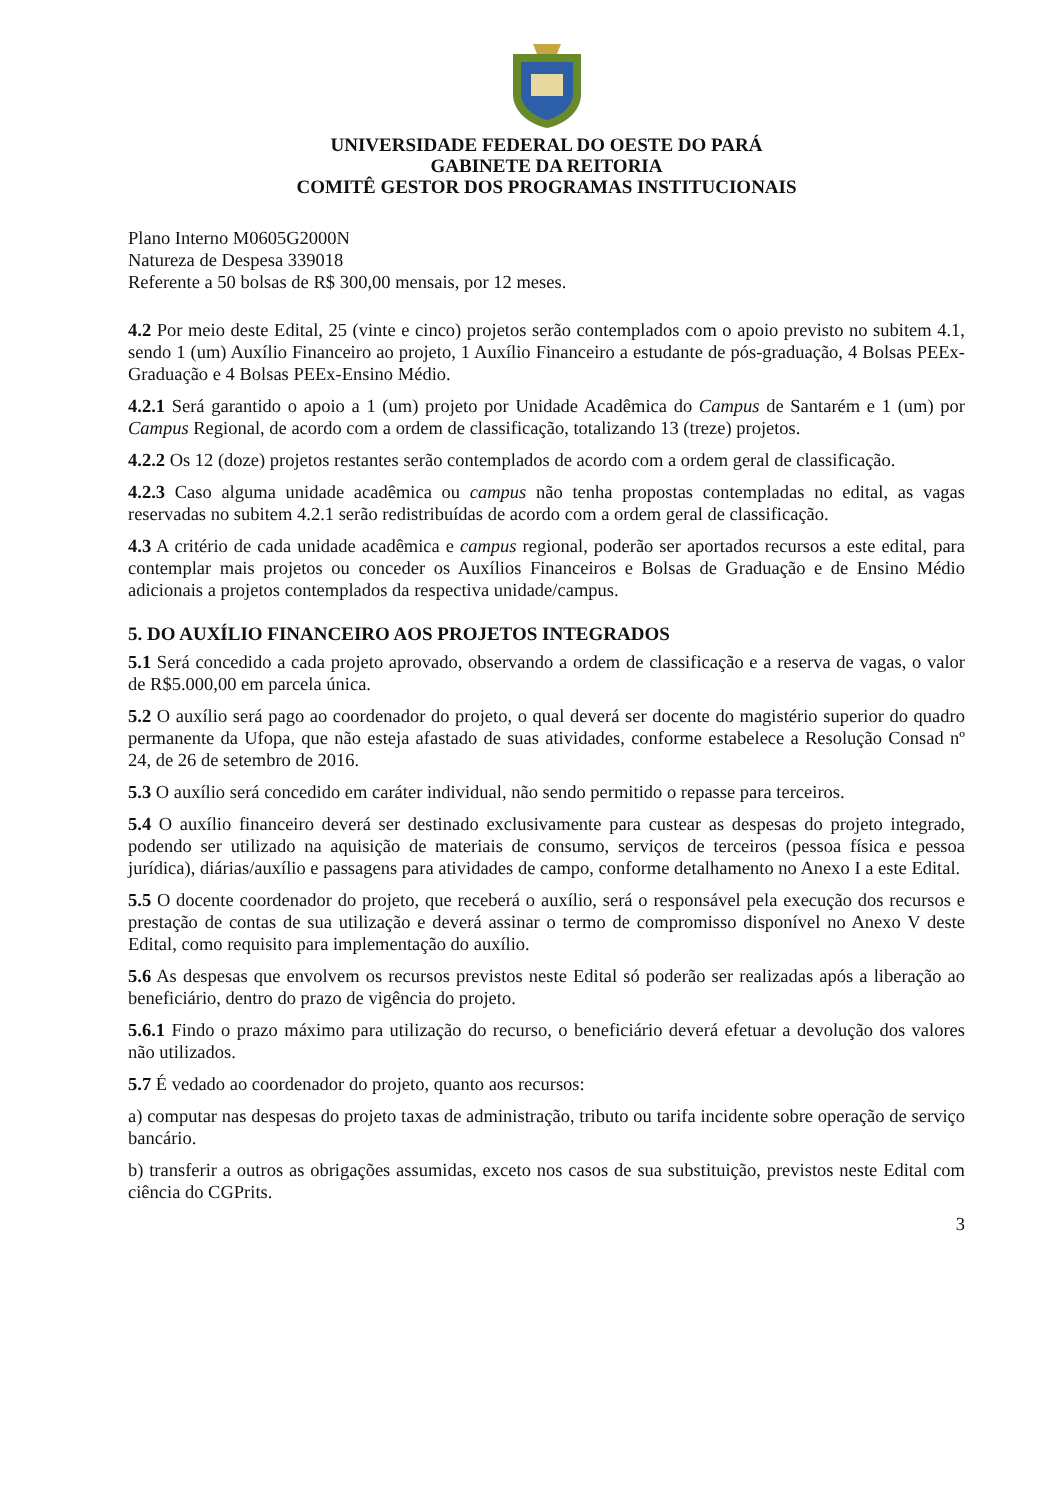UNIVERSIDADE FEDERAL DO OESTE DO PARÁ
GABINETE DA REITORIA
COMITÊ GESTOR DOS PROGRAMAS INSTITUCIONAIS
Plano Interno M0605G2000N
Natureza de Despesa 339018
Referente a 50 bolsas de R$ 300,00 mensais, por 12 meses.
4.2 Por meio deste Edital, 25 (vinte e cinco) projetos serão contemplados com o apoio previsto no subitem 4.1, sendo 1 (um) Auxílio Financeiro ao projeto, 1 Auxílio Financeiro a estudante de pós-graduação, 4 Bolsas PEEx-Graduação e 4 Bolsas PEEx-Ensino Médio.
4.2.1 Será garantido o apoio a 1 (um) projeto por Unidade Acadêmica do Campus de Santarém e 1 (um) por Campus Regional, de acordo com a ordem de classificação, totalizando 13 (treze) projetos.
4.2.2 Os 12 (doze) projetos restantes serão contemplados de acordo com a ordem geral de classificação.
4.2.3 Caso alguma unidade acadêmica ou campus não tenha propostas contempladas no edital, as vagas reservadas no subitem 4.2.1 serão redistribuídas de acordo com a ordem geral de classificação.
4.3 A critério de cada unidade acadêmica e campus regional, poderão ser aportados recursos a este edital, para contemplar mais projetos ou conceder os Auxílios Financeiros e Bolsas de Graduação e de Ensino Médio adicionais a projetos contemplados da respectiva unidade/campus.
5. DO AUXÍLIO FINANCEIRO AOS PROJETOS INTEGRADOS
5.1 Será concedido a cada projeto aprovado, observando a ordem de classificação e a reserva de vagas, o valor de R$5.000,00 em parcela única.
5.2 O auxílio será pago ao coordenador do projeto, o qual deverá ser docente do magistério superior do quadro permanente da Ufopa, que não esteja afastado de suas atividades, conforme estabelece a Resolução Consad nº 24, de 26 de setembro de 2016.
5.3 O auxílio será concedido em caráter individual, não sendo permitido o repasse para terceiros.
5.4 O auxílio financeiro deverá ser destinado exclusivamente para custear as despesas do projeto integrado, podendo ser utilizado na aquisição de materiais de consumo, serviços de terceiros (pessoa física e pessoa jurídica), diárias/auxílio e passagens para atividades de campo, conforme detalhamento no Anexo I a este Edital.
5.5 O docente coordenador do projeto, que receberá o auxílio, será o responsável pela execução dos recursos e prestação de contas de sua utilização e deverá assinar o termo de compromisso disponível no Anexo V deste Edital, como requisito para implementação do auxílio.
5.6 As despesas que envolvem os recursos previstos neste Edital só poderão ser realizadas após a liberação ao beneficiário, dentro do prazo de vigência do projeto.
5.6.1 Findo o prazo máximo para utilização do recurso, o beneficiário deverá efetuar a devolução dos valores não utilizados.
5.7 É vedado ao coordenador do projeto, quanto aos recursos:
a) computar nas despesas do projeto taxas de administração, tributo ou tarifa incidente sobre operação de serviço bancário.
b) transferir a outros as obrigações assumidas, exceto nos casos de sua substituição, previstos neste Edital com ciência do CGPrits.
3